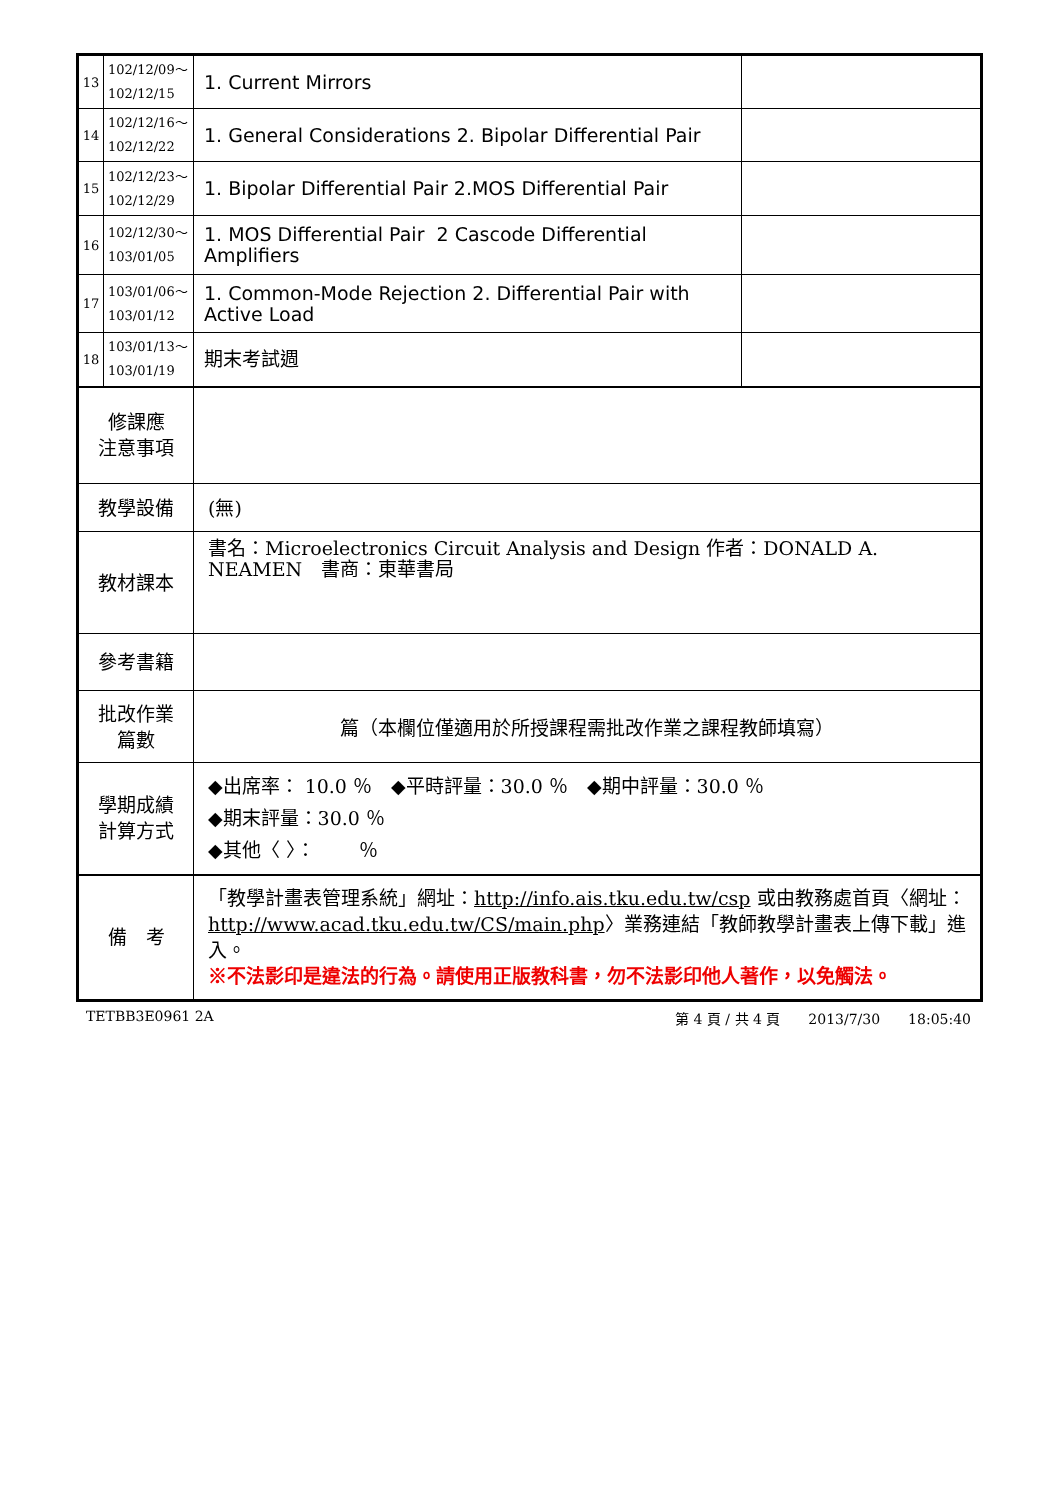| 13 | 102/12/09～ 102/12/15 | 1. Current Mirrors | |
| 14 | 102/12/16～ 102/12/22 | 1. General Considerations 2. Bipolar Differential Pair | |
| 15 | 102/12/23～ 102/12/29 | 1. Bipolar Differential Pair 2.MOS Differential Pair | |
| 16 | 102/12/30～ 103/01/05 | 1. MOS Differential Pair 2 Cascode Differential Amplifiers | |
| 17 | 103/01/06～ 103/01/12 | 1. Common-Mode Rejection 2. Differential Pair with Active Load | |
| 18 | 103/01/13～ 103/01/19 | 期末考試週 | |
| 修課應 注意事項 | | | |
| 教學設備 | | (無) | |
| 教材課本 | | 書名：Microelectronics Circuit Analysis and Design 作者：DONALD A. NEAMEN 書商：東華書局 | |
| 參考書籍 | | | |
| 批改作業 篇數 | | 篇（本欄位僅適用於所授課程需批改作業之課程教師填寫） | |
| 學期成績 計算方式 | | ◆出席率： 10.0 ％ ◆平時評量：30.0 ％ ◆期中評量：30.0 ％ ◆期末評量：30.0 ％ ◆其他〈 〉： ％ | |
| 備 考 | | 「教學計畫表管理系統」網址： http://info.ais.tku.edu.tw/csp 或由教務處首頁〈網址： http://www.acad.tku.edu.tw/CS/main.php 〉業務連結「教師教學計畫表上傳下載」進入。 ※不法影印是違法的行為。請使用正版教科書，勿不法影印他人著作，以免觸法。 | |
TETBB3E0961 2A 第 4 頁 / 共 4 頁　　2013/7/30　　18:05:40